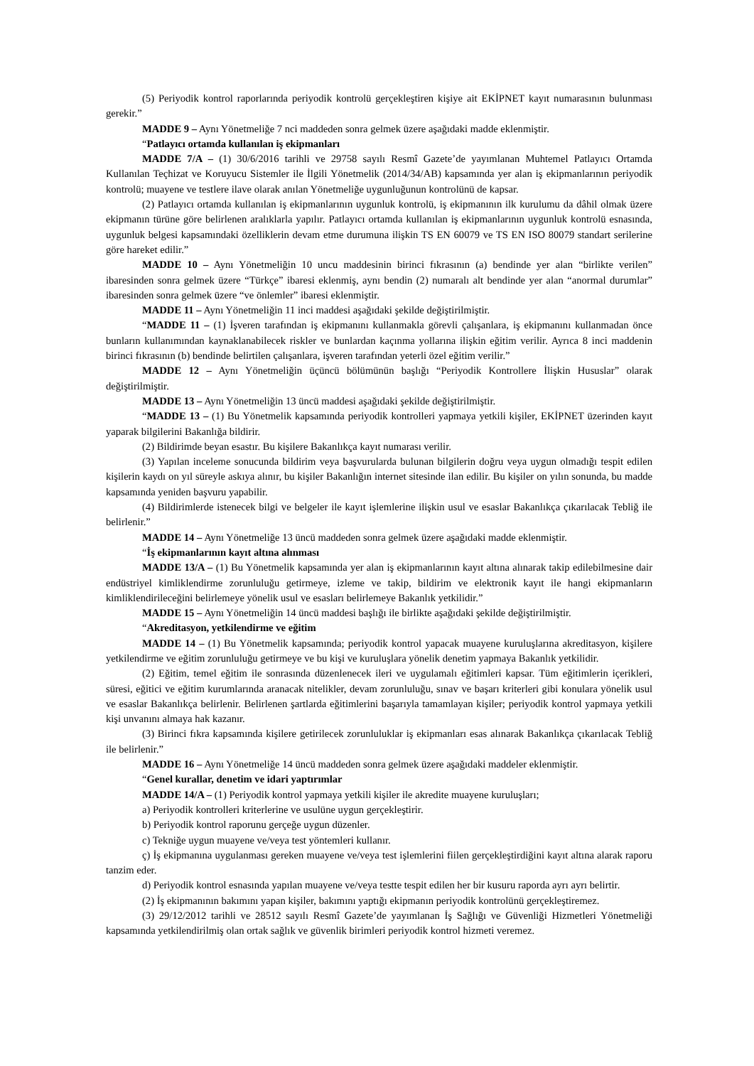(5) Periyodik kontrol raporlarında periyodik kontrolü gerçekleştiren kişiye ait EKİPNET kayıt numarasının bulunması gerekir.”
MADDE 9 – Aynı Yönetmeliğe 7 nci maddeden sonra gelmek üzere aşağıdaki madde eklenmiştir.
“Patlayıcı ortamda kullanılan iş ekipmanları
MADDE 7/A – (1) 30/6/2016 tarihli ve 29758 sayılı Resmî Gazete’de yayımlanan Muhtemel Patlayıcı Ortamda Kullanılan Teçhizat ve Koruyucu Sistemler ile İlgili Yönetmelik (2014/34/AB) kapsamında yer alan iş ekipmanlarının periyodik kontrolü; muayene ve testlere ilave olarak anılan Yönetmeliğe uygunluğunun kontrolünü de kapsar.
(2) Patlayıcı ortamda kullanılan iş ekipmanlarının uygunluk kontrolü, iş ekipmanının ilk kurulumu da dâhil olmak üzere ekipmanın türüne göre belirlenen aralıklarla yapılır. Patlayıcı ortamda kullanılan iş ekipmanlarının uygunluk kontrolü esnasında, uygunluk belgesi kapsamındaki özelliklerin devam etme durumuna ilişkin TS EN 60079 ve TS EN ISO 80079 standart serilerine göre hareket edilir.”
MADDE 10 – Aynı Yönetmeliğin 10 uncu maddesinin birinci fıkrasının (a) bendinde yer alan “birlikte verilen” ibaresinden sonra gelmek üzere “Türkçe” ibaresi eklenmiş, aynı bendin (2) numaralı alt bendinde yer alan “anormal durumlar” ibaresinden sonra gelmek üzere “ve önlemler” ibaresi eklenmiştir.
MADDE 11 – Aynı Yönetmeliğin 11 inci maddesi aşağıdaki şekilde değiştirilmiştir.
“MADDE 11 – (1) İşveren tarafından iş ekipmanını kullanmakla görevli çalışanlara, iş ekipmanını kullanmadan önce bunların kullanımından kaynaklanabilecek riskler ve bunlardan kaçınma yollarına ilişkin eğitim verilir. Ayrıca 8 inci maddenin birinci fıkrasının (b) bendinde belirtilen çalışanlara, işveren tarafından yeterli özel eğitim verilir.”
MADDE 12 – Aynı Yönetmeliğin üçüncü bölümünün başlığı “Periyodik Kontrollere İlişkin Hususlar” olarak değiştirilmiştir.
MADDE 13 – Aynı Yönetmeliğin 13 üncü maddesi aşağıdaki şekilde değiştirilmiştir.
“MADDE 13 – (1) Bu Yönetmelik kapsamında periyodik kontrolleri yapmaya yetkili kişiler, EKİPNET üzerinden kayıt yaparak bilgilerini Bakanlığa bildirir.
(2) Bildirimde beyan esastır. Bu kişilere Bakanlıkça kayıt numarası verilir.
(3) Yapılan inceleme sonucunda bildirim veya başvurularda bulunan bilgilerin doğru veya uygun olmadığı tespit edilen kişilerin kaydı on yıl süreyle askıya alınır, bu kişiler Bakanlığın internet sitesinde ilan edilir. Bu kişiler on yılın sonunda, bu madde kapsamında yeniden başvuru yapabilir.
(4) Bildirimlerde istenecek bilgi ve belgeler ile kayıt işlemlerine ilişkin usul ve esaslar Bakanlıkça çıkarılacak Tebliğ ile belirlenir.”
MADDE 14 – Aynı Yönetmeliğe 13 üncü maddeden sonra gelmek üzere aşağıdaki madde eklenmiştir.
“İş ekipmanlarının kayıt altına alınması
MADDE 13/A – (1) Bu Yönetmelik kapsamında yer alan iş ekipmanlarının kayıt altına alınarak takip edilebilmesine dair endüstriyel kimliklendirme zorunluluğu getirmeye, izleme ve takip, bildirim ve elektronik kayıt ile hangi ekipmanların kimliklendirileceğini belirlemeye yönelik usul ve esasları belirlemeye Bakanlık yetkilidir.”
MADDE 15 – Aynı Yönetmeliğin 14 üncü maddesi başlığı ile birlikte aşağıdaki şekilde değiştirilmiştir.
“Akreditasyon, yetkilendirme ve eğitim
MADDE 14 – (1) Bu Yönetmelik kapsamında; periyodik kontrol yapacak muayene kuruluşlarına akreditasyon, kişilere yetkilendirme ve eğitim zorunluluğu getirmeye ve bu kişi ve kuruluşlara yönelik denetim yapmaya Bakanlık yetkilidir.
(2) Eğitim, temel eğitim ile sonrasında düzenlenecek ileri ve uygulamalı eğitimleri kapsar. Tüm eğitimlerin içerikleri, süresi, eğitici ve eğitim kurumlarında aranacak nitelikler, devam zorunluluğu, sınav ve başarı kriterleri gibi konulara yönelik usul ve esaslar Bakanlıkça belirlenir. Belirlenen şartlarda eğitimlerini başarıyla tamamlayan kişiler; periyodik kontrol yapmaya yetkili kişi unvanını almaya hak kazanır.
(3) Birinci fıkra kapsamında kişilere getirilecek zorunluluklar iş ekipmanları esas alınarak Bakanlıkça çıkarılacak Tebliğ ile belirlenir.”
MADDE 16 – Aynı Yönetmeliğe 14 üncü maddeden sonra gelmek üzere aşağıdaki maddeler eklenmiştir.
“Genel kurallar, denetim ve idari yaptırımlar
MADDE 14/A – (1) Periyodik kontrol yapmaya yetkili kişiler ile akredite muayene kuruluşları;
a) Periyodik kontrolleri kriterlerine ve usulüne uygun gerçekleştirir.
b) Periyodik kontrol raporunu gerçeğe uygun düzenler.
c) Tekniğe uygun muayene ve/veya test yöntemleri kullanır.
ç) İş ekipmanına uygulanması gereken muayene ve/veya test işlemlerini fiilen gerçekleştirdiğini kayıt altına alarak raporu tanzim eder.
d) Periyodik kontrol esnasında yapılan muayene ve/veya testte tespit edilen her bir kusuru raporda ayrı ayrı belirtir.
(2) İş ekipmanının bakımını yapan kişiler, bakımını yaptığı ekipmanın periyodik kontrolünü gerçekleştiremez.
(3) 29/12/2012 tarihli ve 28512 sayılı Resmî Gazete’de yayımlanan İş Sağlığı ve Güvenliği Hizmetleri Yönetmeliği kapsamında yetkilendirilmiş olan ortak sağlık ve güvenlik birimleri periyodik kontrol hizmeti veremez.